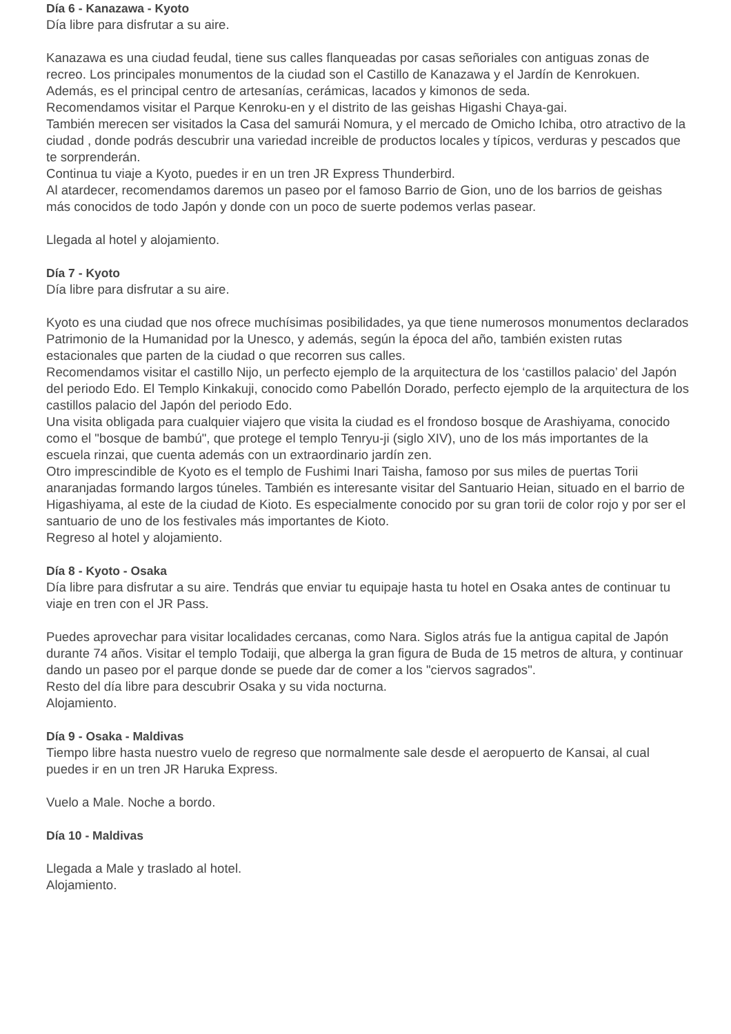Día 6 - Kanazawa - Kyoto
Día libre para disfrutar a su aire.
Kanazawa es una ciudad feudal, tiene sus calles flanqueadas por casas señoriales con antiguas zonas de recreo. Los principales monumentos de la ciudad son el Castillo de Kanazawa y el Jardín de Kenrokuen. Además, es el principal centro de artesanías, cerámicas, lacados y kimonos de seda.
Recomendamos visitar el Parque Kenroku-en y el distrito de las geishas Higashi Chaya-gai.
También merecen ser visitados la Casa del samurái Nomura, y el mercado de Omicho Ichiba, otro atractivo de la ciudad , donde podrás descubrir una variedad increible de productos locales y típicos, verduras y pescados que te sorprenderán.
Continua tu viaje a Kyoto, puedes ir en un tren JR Express Thunderbird.
Al atardecer, recomendamos daremos un paseo por el famoso Barrio de Gion, uno de los barrios de geishas más conocidos de todo Japón y donde con un poco de suerte podemos verlas pasear.
Llegada al hotel y alojamiento.
Día 7 - Kyoto
Día libre para disfrutar a su aire.
Kyoto es una ciudad que nos ofrece muchísimas posibilidades, ya que tiene numerosos monumentos declarados Patrimonio de la Humanidad por la Unesco, y además, según la época del año, también existen rutas estacionales que parten de la ciudad o que recorren sus calles.
Recomendamos visitar el castillo Nijo, un perfecto ejemplo de la arquitectura de los ‘castillos palacio’ del Japón del periodo Edo. El Templo Kinkakuji, conocido como Pabellón Dorado, perfecto ejemplo de la arquitectura de los castillos palacio del Japón del periodo Edo.
Una visita obligada para cualquier viajero que visita la ciudad es el frondoso bosque de Arashiyama, conocido como el "bosque de bambú", que protege el templo Tenryu-ji (siglo XIV), uno de los más importantes de la escuela rinzai, que cuenta además con un extraordinario jardín zen.
Otro imprescindible de Kyoto es el templo de Fushimi Inari Taisha, famoso por sus miles de puertas Torii anaranjadas formando largos túneles. También es interesante visitar del Santuario Heian, situado en el barrio de Higashiyama, al este de la ciudad de Kioto. Es especialmente conocido por su gran torii de color rojo y por ser el santuario de uno de los festivales más importantes de Kioto.
Regreso al hotel y alojamiento.
Día 8 - Kyoto - Osaka
Día libre para disfrutar a su aire. Tendrás que enviar tu equipaje hasta tu hotel en Osaka antes de continuar tu viaje en tren con el JR Pass.
Puedes aprovechar para visitar localidades cercanas, como Nara. Siglos atrás fue la antigua capital de Japón durante 74 años. Visitar el templo Todaiji, que alberga la gran figura de Buda de 15 metros de altura, y continuar dando un paseo por el parque donde se puede dar de comer a los "ciervos sagrados".
Resto del día libre para descubrir Osaka y su vida nocturna.
Alojamiento.
Día 9 - Osaka - Maldivas
Tiempo libre hasta nuestro vuelo de regreso que normalmente sale desde el aeropuerto de Kansai, al cual puedes ir en un tren JR Haruka Express.
Vuelo a Male. Noche a bordo.
Día 10 - Maldivas
Llegada a Male y traslado al hotel.
Alojamiento.